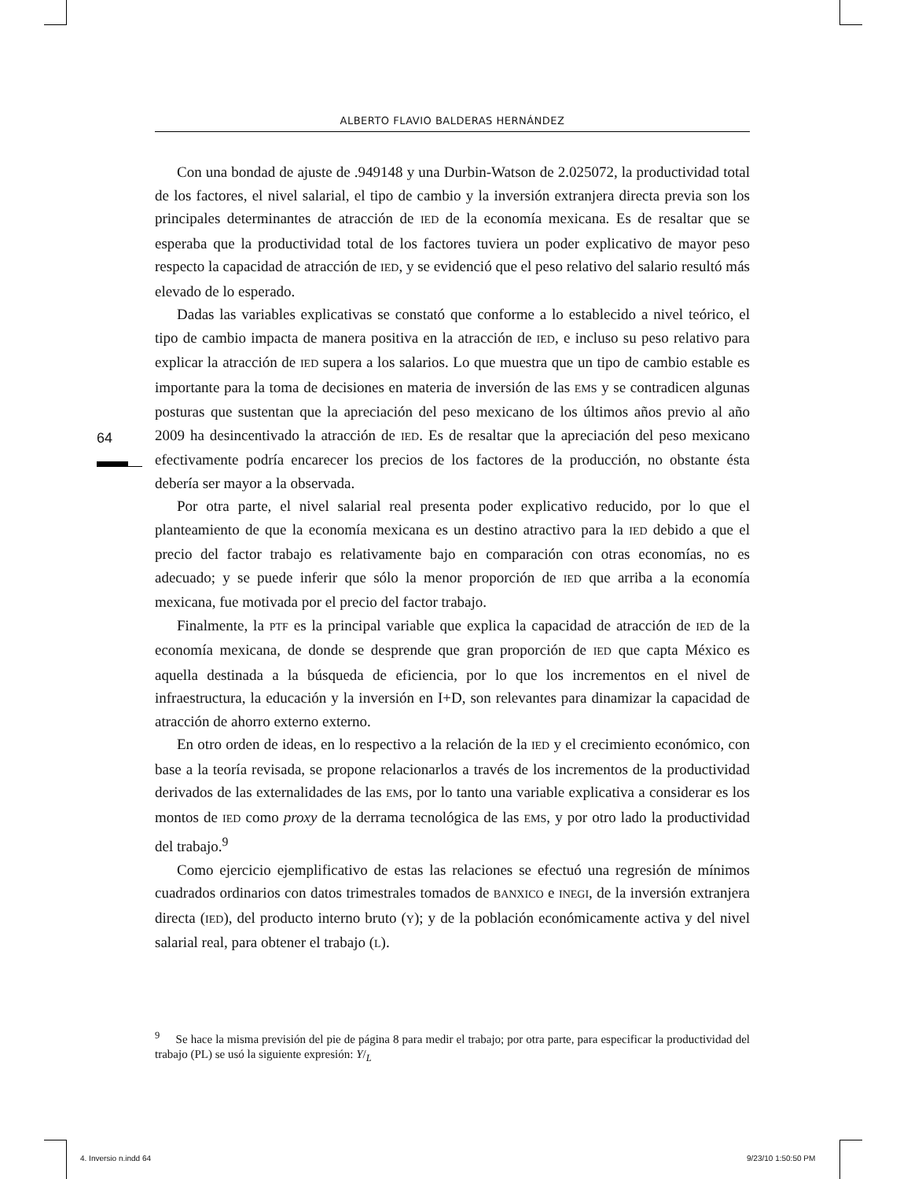ALBERTO FLAVIO BALDERAS HERNÁNDEZ
64
Con una bondad de ajuste de .949148 y una Durbin-Watson de 2.025072, la productividad total de los factores, el nivel salarial, el tipo de cambio y la inversión extranjera directa previa son los principales determinantes de atracción de IED de la economía mexicana. Es de resaltar que se esperaba que la productividad total de los factores tuviera un poder explicativo de mayor peso respecto la capacidad de atracción de IED, y se evidenció que el peso relativo del salario resultó más elevado de lo esperado.
Dadas las variables explicativas se constató que conforme a lo establecido a nivel teórico, el tipo de cambio impacta de manera positiva en la atracción de IED, e incluso su peso relativo para explicar la atracción de IED supera a los salarios. Lo que muestra que un tipo de cambio estable es importante para la toma de decisiones en materia de inversión de las EMS y se contradicen algunas posturas que sustentan que la apreciación del peso mexicano de los últimos años previo al año 2009 ha desincentivado la atracción de IED. Es de resaltar que la apreciación del peso mexicano efectivamente podría encarecer los precios de los factores de la producción, no obstante ésta debería ser mayor a la observada.
Por otra parte, el nivel salarial real presenta poder explicativo reducido, por lo que el planteamiento de que la economía mexicana es un destino atractivo para la IED debido a que el precio del factor trabajo es relativamente bajo en comparación con otras economías, no es adecuado; y se puede inferir que sólo la menor proporción de IED que arriba a la economía mexicana, fue motivada por el precio del factor trabajo.
Finalmente, la PTF es la principal variable que explica la capacidad de atracción de IED de la economía mexicana, de donde se desprende que gran proporción de IED que capta México es aquella destinada a la búsqueda de eficiencia, por lo que los incrementos en el nivel de infraestructura, la educación y la inversión en I+D, son relevantes para dinamizar la capacidad de atracción de ahorro externo externo.
En otro orden de ideas, en lo respectivo a la relación de la IED y el crecimiento económico, con base a la teoría revisada, se propone relacionarlos a través de los incrementos de la productividad derivados de las externalidades de las EMS, por lo tanto una variable explicativa a considerar es los montos de IED como proxy de la derrama tecnológica de las EMS, y por otro lado la productividad del trabajo.<sup>9</sup>
Como ejercicio ejemplificativo de estas las relaciones se efectuó una regresión de mínimos cuadrados ordinarios con datos trimestrales tomados de BANXICO e INEGI, de la inversión extranjera directa (IED), del producto interno bruto (Y); y de la población económicamente activa y del nivel salarial real, para obtener el trabajo (L).
<sup>9</sup> Se hace la misma previsión del pie de página 8 para medir el trabajo; por otra parte, para especificar la productividad del trabajo (PL) se usó la siguiente expresión: Y/<sub>L</sub>
4. Inversio n.indd 64 9/23/10 1:50:50 PM